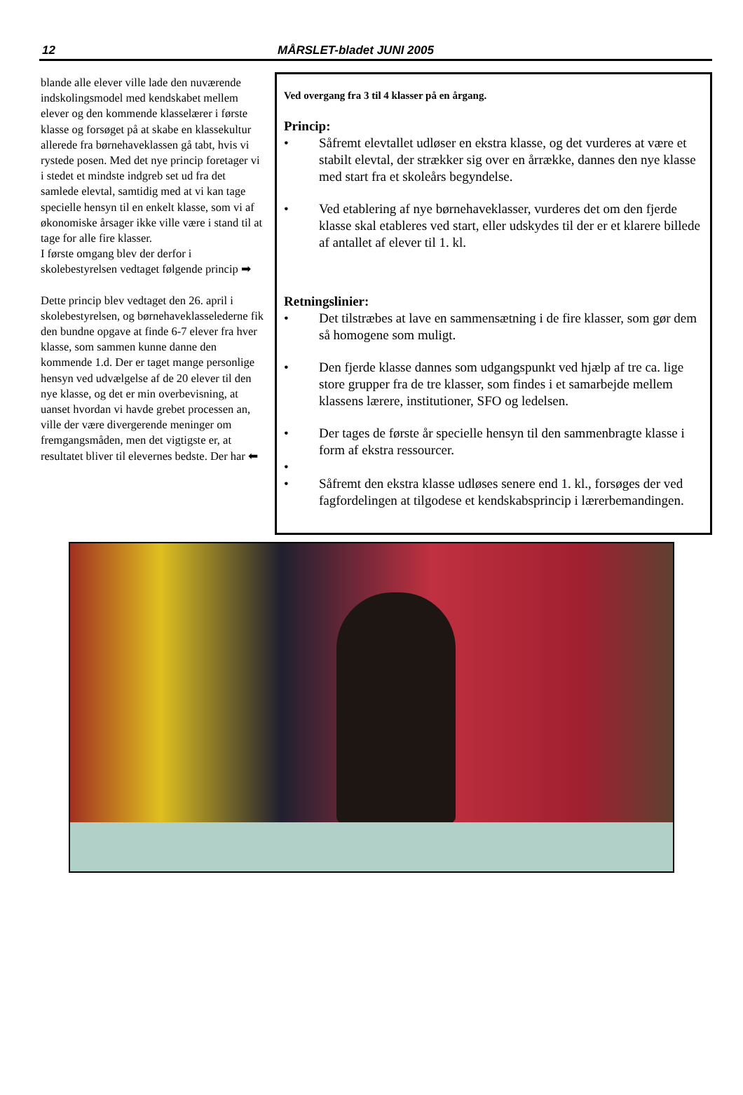12 MÅRSLET-bladet JUNI 2005
blande alle elever ville lade den nuværende indskolingsmodel med kendskabet mellem elever og den kommende klasselærer i første klasse og forsøget på at skabe en klassekultur allerede fra børnehaveklassen gå tabt, hvis vi rystede posen. Med det nye princip foretager vi i stedet et mindste indgreb set ud fra det samlede elevtal, samtidig med at vi kan tage specielle hensyn til en enkelt klasse, som vi af økonomiske årsager ikke ville være i stand til at tage for alle fire klasser.
I første omgang blev der derfor i skolebestyrelsen vedtaget følgende princip ➡
Dette princip blev vedtaget den 26. april i skolebestyrelsen, og børnehaveklasselederne fik den bundne opgave at finde 6-7 elever fra hver klasse, som sammen kunne danne den kommende 1.d. Der er taget mange personlige hensyn ved udvælgelse af de 20 elever til den nye klasse, og det er min overbevisning, at uanset hvordan vi havde grebet processen an, ville der være divergerende meninger om fremgangsmåden, men det vigtigste er, at resultatet bliver til elevernes bedste. Der har ⬅
Ved overgang fra 3 til 4 klasser på en årgang.
Princip:
• Såfremt elevtallet udløser en ekstra klasse, og det vurderes at være et stabilt elevtal, der strækker sig over en årrække, dannes den nye klasse med start fra et skoleårs begyndelse.
• Ved etablering af nye børnehaveklasser, vurderes det om den fjerde klasse skal etableres ved start, eller udskydes til der er et klarere billede af antallet af elever til 1. kl.
Retningslinier:
• Det tilstræbes at lave en sammensætning i de fire klasser, som gør dem så homogene som muligt.
• Den fjerde klasse dannes som udgangspunkt ved hjælp af tre ca. lige store grupper fra de tre klasser, som findes i et samarbejde mellem klassens lærere, institutioner, SFO og ledelsen.
• Der tages de første år specielle hensyn til den sammenbragte klasse i form af ekstra ressourcer.
•
• Såfremt den ekstra klasse udløses senere end 1. kl., forsøges der ved fagfordelingen at tilgodese et kendskabsprincip i lærerbemandingen.